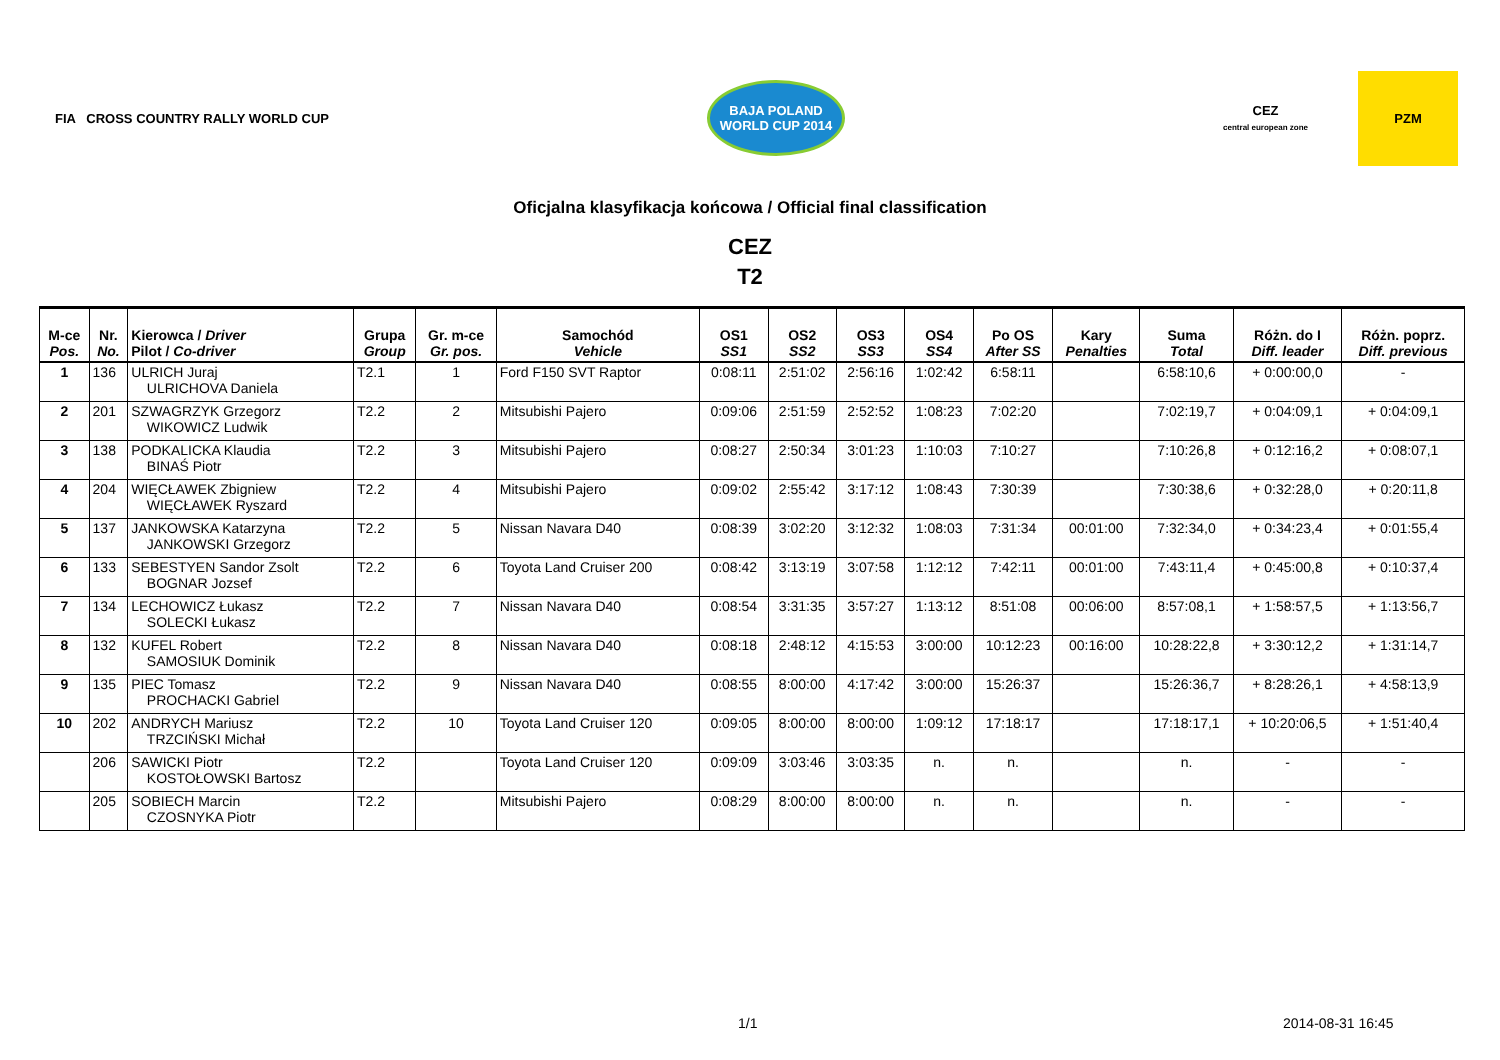FIA CROSS COUNTRY RALLY WORLD CUP
BAJA POLAND
WORLD CUP 2014
CEZ
central european zone
PZM
Oficjalna klasyfikacja końcowa / Official final classification
CEZ
T2
| M-ce Pos. | Nr. No. | Kierowca / Driver Pilot / Co-driver | Grupa Group | Gr. m-ce Gr. pos. | Samochód Vehicle | OS1 SS1 | OS2 SS2 | OS3 SS3 | OS4 SS4 | Po OS After SS | Kary Penalties | Suma Total | Różn. do I Diff. leader | Różn. poprz. Diff. previous |
| --- | --- | --- | --- | --- | --- | --- | --- | --- | --- | --- | --- | --- | --- | --- |
| 1 | 136 | ULRICH Juraj ULRICHOVA Daniela | T2.1 | 1 | Ford F150 SVT Raptor | 0:08:11 | 2:51:02 | 2:56:16 | 1:02:42 | 6:58:11 | | 6:58:10,6 | + 0:00:00,0 | - |
| 2 | 201 | SZWAGRZYK Grzegorz WIKOWICZ Ludwik | T2.2 | 2 | Mitsubishi Pajero | 0:09:06 | 2:51:59 | 2:52:52 | 1:08:23 | 7:02:20 | | 7:02:19,7 | + 0:04:09,1 | + 0:04:09,1 |
| 3 | 138 | PODKALICKA Klaudia BINAŚ Piotr | T2.2 | 3 | Mitsubishi Pajero | 0:08:27 | 2:50:34 | 3:01:23 | 1:10:03 | 7:10:27 | | 7:10:26,8 | + 0:12:16,2 | + 0:08:07,1 |
| 4 | 204 | WIĘCŁAWEK Zbigniew WIĘCŁAWEK Ryszard | T2.2 | 4 | Mitsubishi Pajero | 0:09:02 | 2:55:42 | 3:17:12 | 1:08:43 | 7:30:39 | | 7:30:38,6 | + 0:32:28,0 | + 0:20:11,8 |
| 5 | 137 | JANKOWSKA Katarzyna JANKOWSKI Grzegorz | T2.2 | 5 | Nissan Navara D40 | 0:08:39 | 3:02:20 | 3:12:32 | 1:08:03 | 7:31:34 | 00:01:00 | 7:32:34,0 | + 0:34:23,4 | + 0:01:55,4 |
| 6 | 133 | SEBESTYEN Sandor Zsolt BOGNAR Jozsef | T2.2 | 6 | Toyota Land Cruiser 200 | 0:08:42 | 3:13:19 | 3:07:58 | 1:12:12 | 7:42:11 | 00:01:00 | 7:43:11,4 | + 0:45:00,8 | + 0:10:37,4 |
| 7 | 134 | LECHOWICZ Łukasz SOLECKI Łukasz | T2.2 | 7 | Nissan Navara D40 | 0:08:54 | 3:31:35 | 3:57:27 | 1:13:12 | 8:51:08 | 00:06:00 | 8:57:08,1 | + 1:58:57,5 | + 1:13:56,7 |
| 8 | 132 | KUFEL Robert SAMOSIUK Dominik | T2.2 | 8 | Nissan Navara D40 | 0:08:18 | 2:48:12 | 4:15:53 | 3:00:00 | 10:12:23 | 00:16:00 | 10:28:22,8 | + 3:30:12,2 | + 1:31:14,7 |
| 9 | 135 | PIEC Tomasz PROCHACKI Gabriel | T2.2 | 9 | Nissan Navara D40 | 0:08:55 | 8:00:00 | 4:17:42 | 3:00:00 | 15:26:37 | | 15:26:36,7 | + 8:28:26,1 | + 4:58:13,9 |
| 10 | 202 | ANDRYCH Mariusz TRZCIŃSKI Michał | T2.2 | 10 | Toyota Land Cruiser 120 | 0:09:05 | 8:00:00 | 8:00:00 | 1:09:12 | 17:18:17 | | 17:18:17,1 | + 10:20:06,5 | + 1:51:40,4 |
| | 206 | SAWICKI Piotr KOSTOŁOWSKI Bartosz | T2.2 | | Toyota Land Cruiser 120 | 0:09:09 | 3:03:46 | 3:03:35 | n. | n. | | n. | - | - |
| | 205 | SOBIECH Marcin CZOSNYKA Piotr | T2.2 | | Mitsubishi Pajero | 0:08:29 | 8:00:00 | 8:00:00 | n. | n. | | n. | - | - |
1/1 2014-08-31 16:45